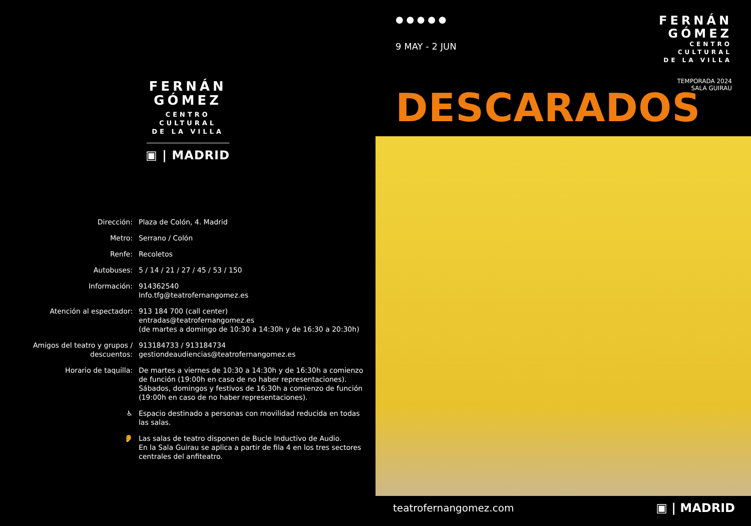FERNÁN
GÓMEZ
CENTRO
CULTURAL
DE LA VILLA
▣ | MADRID
| Dirección: | Plaza de Colón, 4. Madrid |
| Metro: | Serrano / Colón |
| Renfe: | Recoletos |
| Autobuses: | 5 / 14 / 21 / 27 / 45 / 53 / 150 |
| Información: | 914362540 Info.tfg@teatrofernangomez.es |
| Atención al espectador: | 913 184 700 (call center) entradas@teatrofernangomez.es (de martes a domingo de 10:30 a 14:30h y de 16:30 a 20:30h) |
| Amigos del teatro y grupos / descuentos: | 913184733 / 913184734 gestiondeaudiencias@teatrofernangomez.es |
| Horario de taquilla: | De martes a viernes de 10:30 a 14:30h y de 16:30h a comienzo de función (19:00h en caso de no haber representaciones). Sábados, domingos y festivos de 16:30h a comienzo de función (19:00h en caso de no haber representaciones). |
| ♿ | Espacio destinado a personas con movilidad reducida en todas las salas. |
| 👂 | Las salas de teatro disponen de Bucle Inductivo de Audio. En la Sala Guirau se aplica a partir de fila 4 en los tres sectores centrales del anfiteatro. |
● ● ● ● ●
9 MAY - 2 JUN
FERNÁN
GÓMEZ
CENTRO
CULTURAL
DE LA VILLA
TEMPORADA 2024
SALA GUIRAU
DESCARADOS
teatrofernangomez.com ▣ | MADRID